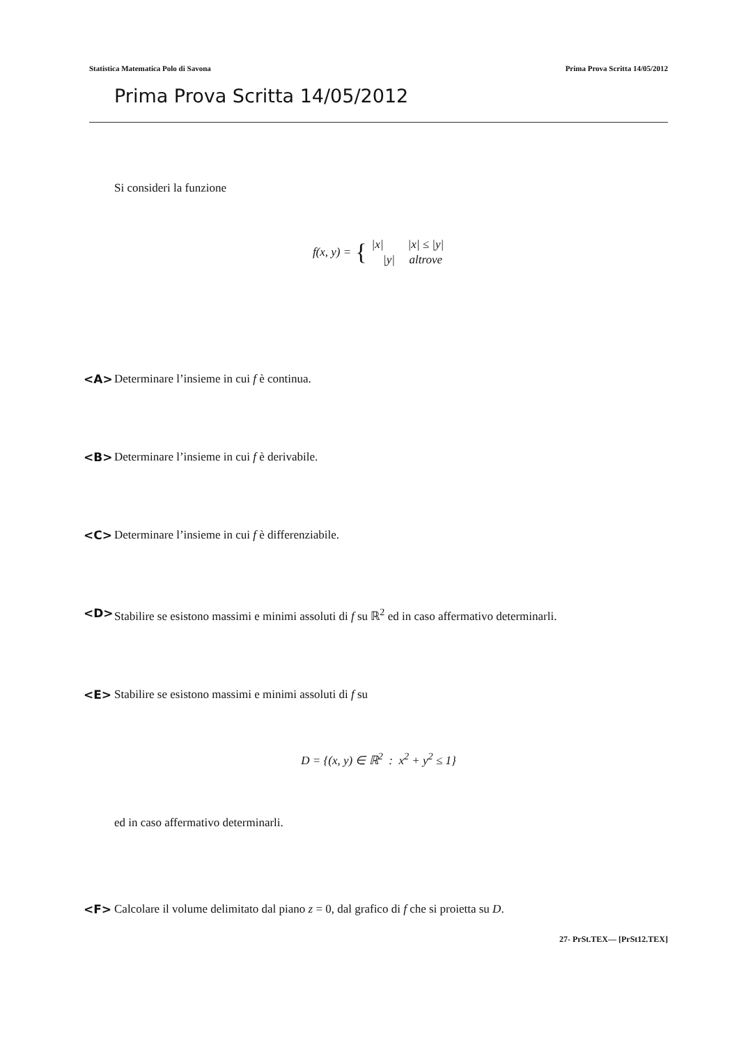Statistica Matematica Polo di Savona Prima Prova Scritta 14/05/2012
Prima Prova Scritta 14/05/2012
Si consideri la funzione
f(x, y) = {
| /x/ | /x/ ≤ /y/ |
| /y/ | altrove |
<A> Determinare l’insieme in cui f è continua.
<B> Determinare l’insieme in cui f è derivabile.
<C> Determinare l’insieme in cui f è differenziabile.
<D> Stabilire se esistono massimi e minimi assoluti di f su ℝ<sup>2</sup> ed in caso affermativo determinarli.
<E> Stabilire se esistono massimi e minimi assoluti di f su
D = {(x, y) ∈ ℝ<sup>2</sup> : x<sup>2</sup> + y<sup>2</sup> ≤ 1}
ed in caso affermativo determinarli.
<F> Calcolare il volume delimitato dal piano z = 0, dal grafico di f che si proietta su D.
27- PrSt.TEX— [PrSt12.TEX]